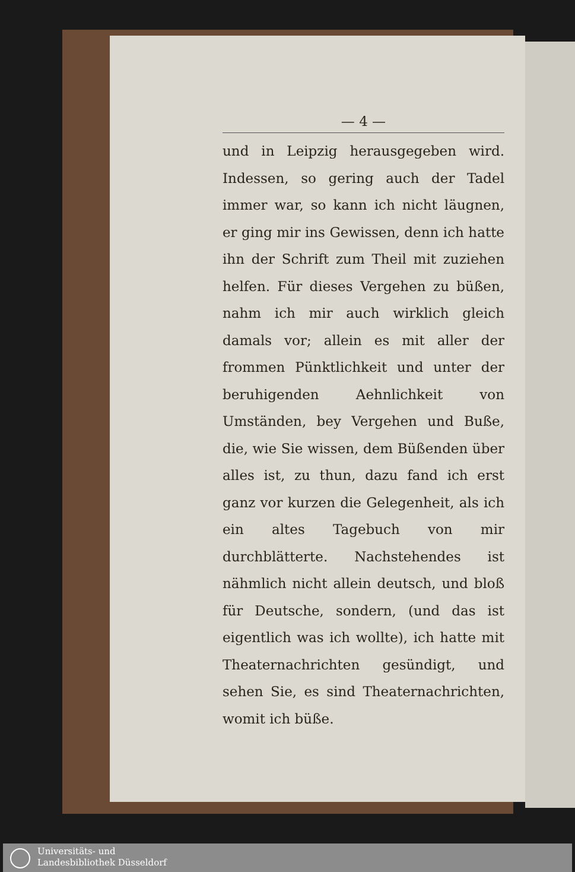— 4 —
und in Leipzig herausgegeben wird. Indessen, so gering auch der Tadel immer war, so kann ich nicht läugnen, er ging mir ins Gewissen, denn ich hatte ihn der Schrift zum Theil mit zuziehen helfen. Für dieses Vergehen zu büßen, nahm ich mir auch wirklich gleich damals vor; allein es mit aller der frommen Pünktlichkeit und unter der beruhigenden Aehnlichkeit von Umständen, bey Vergehen und Buße, die, wie Sie wissen, dem Büßenden über alles ist, zu thun, dazu fand ich erst ganz vor kurzen die Gelegenheit, als ich ein altes Tagebuch von mir durchblätterte. Nachstehendes ist nähmlich nicht allein deutsch, und bloß für Deutsche, sondern, (und das ist eigentlich was ich wollte), ich hatte mit Theaternachrichten gesündigt, und sehen Sie, es sind Theaternachrichten, womit ich büße.
Universitäts- und
Landesbibliothek Düsseldorf